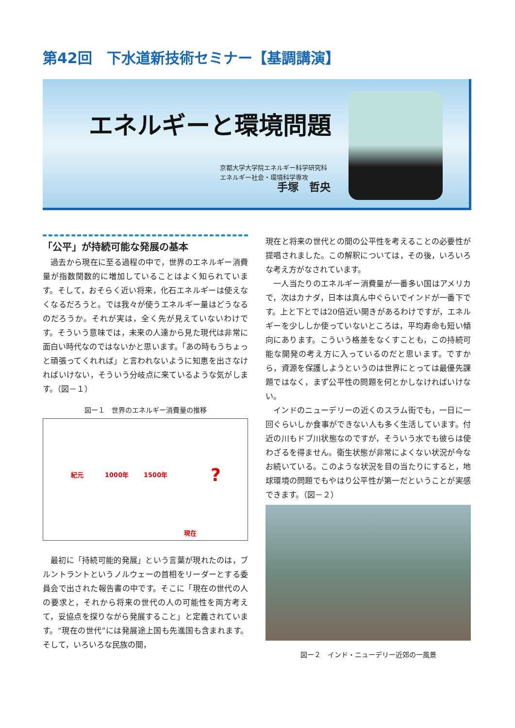第42回　下水道新技術セミナー【基調講演】
エネルギーと環境問題
京都大学大学院エネルギー科学研究科
エネルギー社会・環境科学専攻
手塚　哲央
「公平」が持続可能な発展の基本
過去から現在に至る過程の中で，世界のエネルギー消費量が指数関数的に増加していることはよく知られています。そして，おそらく近い将来，化石エネルギーは使えなくなるだろうと。では我々が使うエネルギー量はどうなるのだろうか。それが実は，全く先が見えていないわけです。そういう意味では，未来の人達から見た現代は非常に面白い時代なのではないかと思います。「あの時もうちょっと頑張ってくれれば」と言われないように知恵を出さなければいけない，そういう分岐点に来ているような気がします。（図－１）
図ー１　世界のエネルギー消費量の推移
紀元 1000年 1500年 ?
現在
最初に「持続可能的発展」という言葉が現れたのは，ブルントラントというノルウェーの首相をリーダーとする委員会で出された報告書の中です。そこに「現在の世代の人の要求と，それから将来の世代の人の可能性を両方考えて，妥協点を探りながら発展すること」と定義されています。“現在の世代”には発展途上国も先進国も含まれます。そして，いろいろな民族の間，
現在と将来の世代との間の公平性を考えることの必要性が提唱されました。この解釈については，その後，いろいろな考え方がなされています。
一人当たりのエネルギー消費量が一番多い国はアメリカで，次はカナダ，日本は真ん中ぐらいでインドが一番下です。上と下とでは20倍近い開きがあるわけですが，エネルギーを少ししか使っていないところは，平均寿命も短い傾向にあります。こういう格差をなくすことも，この持続可能な開発の考え方に入っているのだと思います。ですから，資源を保護しようというのは世界にとっては最優先課題ではなく，まず公平性の問題を何とかしなければいけない。
インドのニューデリーの近くのスラム街でも，一日に一回ぐらいしか食事ができない人も多く生活しています。付近の川もドブ川状態なのですが，そういう水でも彼らは使わざるを得ません。衛生状態が非常によくない状況が今なお続いている。このような状況を目の当たりにすると，地球環境の問題でもやはり公平性が第一だということが実感できます。（図－２）
図ー２　インド・ニューデリー近郊の一風景